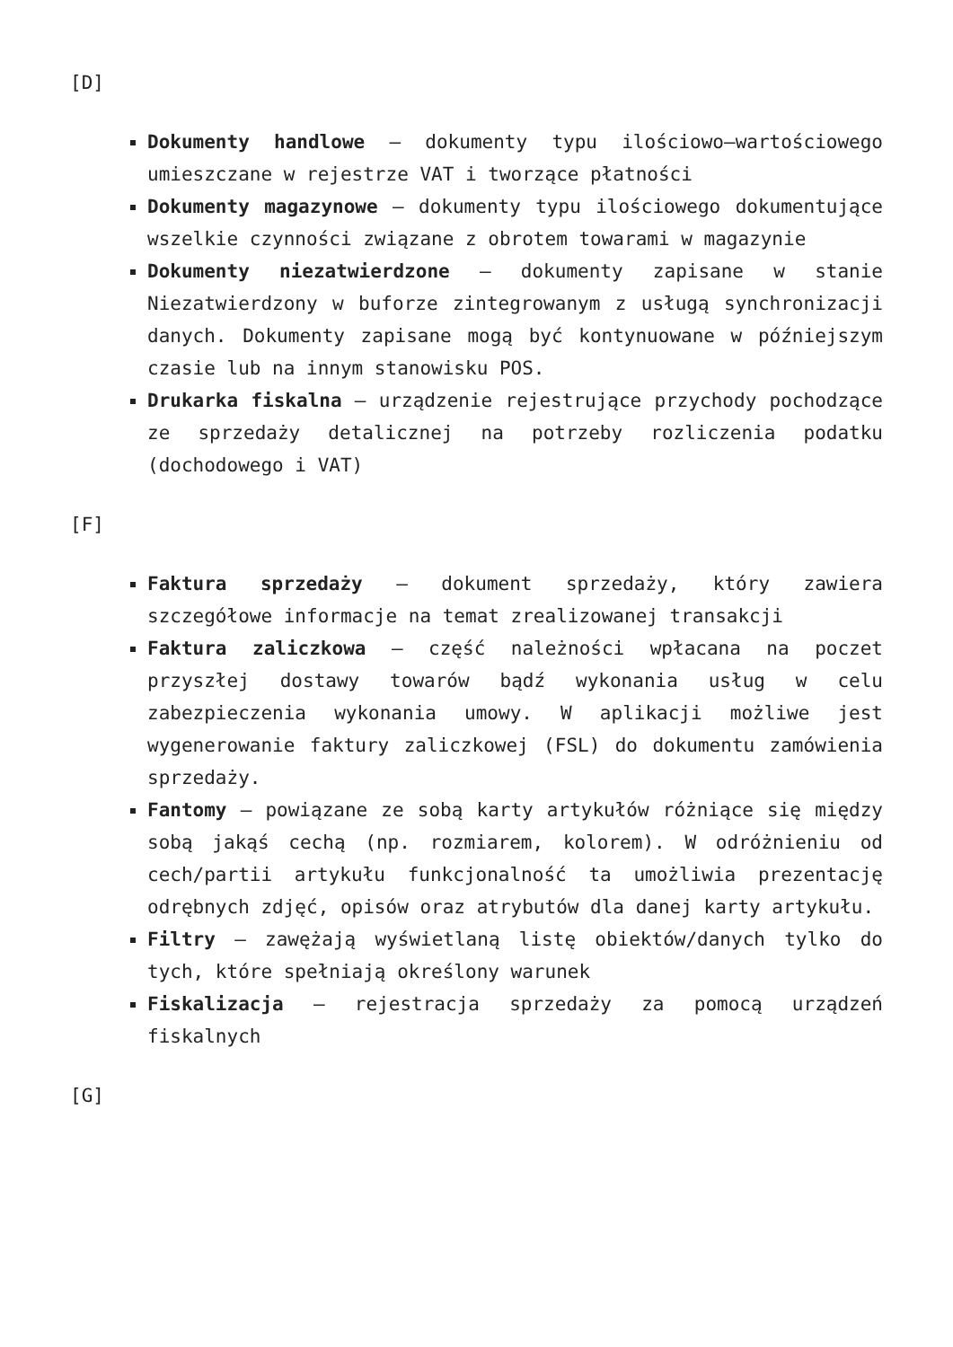[D]
Dokumenty handlowe – dokumenty typu ilościowo–wartościowego umieszczane w rejestrze VAT i tworzące płatności
Dokumenty magazynowe – dokumenty typu ilościowego dokumentujące wszelkie czynności związane z obrotem towarami w magazynie
Dokumenty niezatwierdzone – dokumenty zapisane w stanie Niezatwierdzony w buforze zintegrowanym z usługą synchronizacji danych. Dokumenty zapisane mogą być kontynuowane w późniejszym czasie lub na innym stanowisku POS.
Drukarka fiskalna – urządzenie rejestrujące przychody pochodzące ze sprzedaży detalicznej na potrzeby rozliczenia podatku (dochodowego i VAT)
[F]
Faktura sprzedaży – dokument sprzedaży, który zawiera szczegółowe informacje na temat zrealizowanej transakcji
Faktura zaliczkowa – część należności wpłacana na poczet przyszłej dostawy towarów bądź wykonania usług w celu zabezpieczenia wykonania umowy. W aplikacji możliwe jest wygenerowanie faktury zaliczkowej (FSL) do dokumentu zamówienia sprzedaży.
Fantomy – powiązane ze sobą karty artykułów różniące się między sobą jakąś cechą (np. rozmiarem, kolorem). W odróżnieniu od cech/partii artykułu funkcjonalność ta umożliwia prezentację odrębnych zdjęć, opisów oraz atrybutów dla danej karty artykułu.
Filtry – zawężają wyświetlaną listę obiektów/danych tylko do tych, które spełniają określony warunek
Fiskalizacja – rejestracja sprzedaży za pomocą urządzeń fiskalnych
[G]